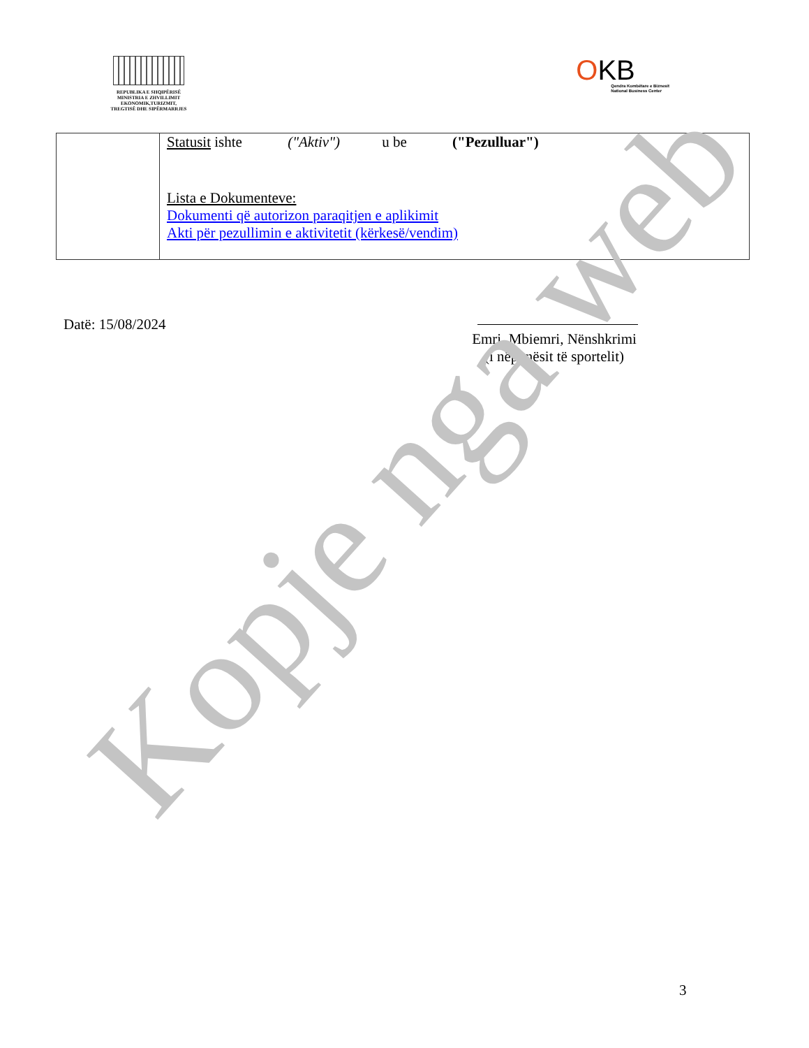REPUBLIKA E SHQIPËRISË
MINISTRIA E ZHVILLIMIT
EKONOMIK,TURIZMIT,
TREGTISË DHE SIPËRMARRJES
OKB
Qendra Kombëtare e Biznesit
National Business Center
| | Statusit ishte ("Aktiv") u be ("Pezulluar") Lista e Dokumenteve: Dokumenti që autorizon paraqitjen e aplikimit Akti për pezullimin e aktivitetit (kërkesë/vendim) |
Datë: 15/08/2024 Emri, Mbiemri, Nënshkrimi
(i nëpunësit të sportelit)
Kopje nga web
3